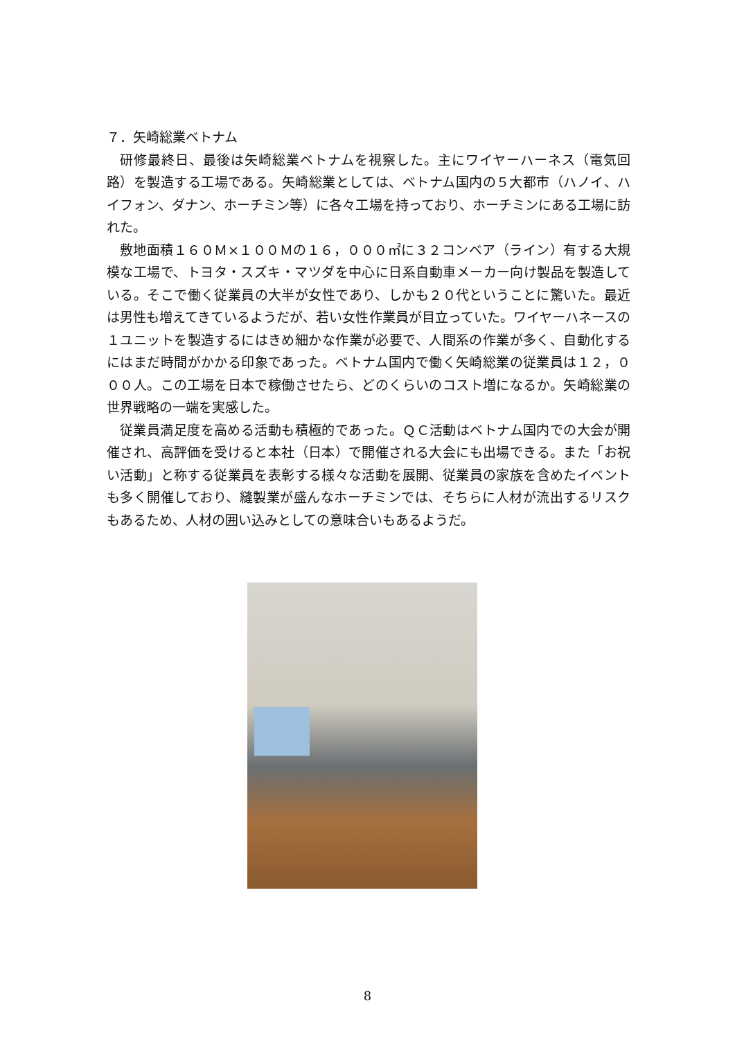７．矢崎総業ベトナム
研修最終日、最後は矢崎総業ベトナムを視察した。主にワイヤーハーネス（電気回路）を製造する工場である。矢崎総業としては、ベトナム国内の５大都市（ハノイ、ハイフォン、ダナン、ホーチミン等）に各々工場を持っており、ホーチミンにある工場に訪れた。
敷地面積１６０Ｍ×１００Ｍの１６，０００㎡に３２コンベア（ライン）有する大規模な工場で、トヨタ・スズキ・マツダを中心に日系自動車メーカー向け製品を製造している。そこで働く従業員の大半が女性であり、しかも２０代ということに驚いた。最近は男性も増えてきているようだが、若い女性作業員が目立っていた。ワイヤーハネースの１ユニットを製造するにはきめ細かな作業が必要で、人間系の作業が多く、自動化するにはまだ時間がかかる印象であった。ベトナム国内で働く矢崎総業の従業員は１２，０００人。この工場を日本で稼働させたら、どのくらいのコスト増になるか。矢崎総業の世界戦略の一端を実感した。
従業員満足度を高める活動も積極的であった。ＱＣ活動はベトナム国内での大会が開催され、高評価を受けると本社（日本）で開催される大会にも出場できる。また「お祝い活動」と称する従業員を表彰する様々な活動を展開、従業員の家族を含めたイベントも多く開催しており、縫製業が盛んなホーチミンでは、そちらに人材が流出するリスクもあるため、人材の囲い込みとしての意味合いもあるようだ。
8